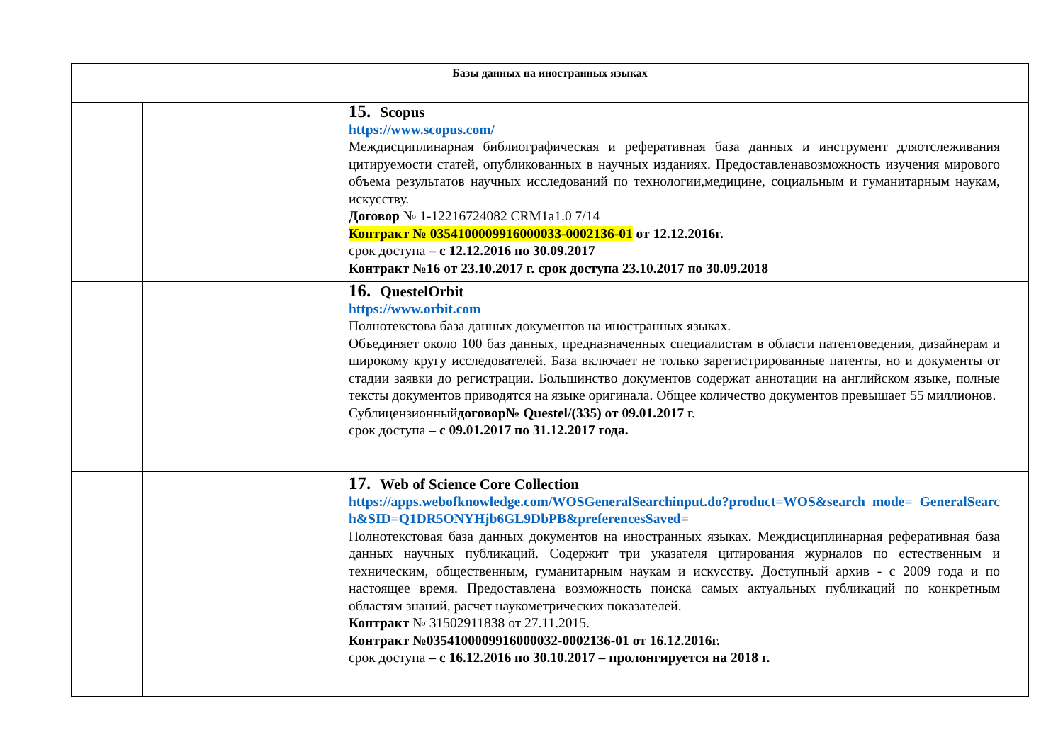| Базы данных на иностранных языках | | |
| --- | --- | --- |
| | | 15. Scopus https://www.scopus.com/ Междисциплинарная библиографическая и реферативная база данных и инструмент дляотслеживания цитируемости статей, опубликованных в научных изданиях. Предоставленавозможность изучения мирового объема результатов научных исследований по технологии,медицине, социальным и гуманитарным наукам, искусству. Договор № 1-12216724082 CRM1a1.0 7/14 Контракт № 0354100009916000033-0002136-01 от 12.12.2016г. срок доступа – с 12.12.2016 по 30.09.2017 Контракт №16 от 23.10.2017 г. срок доступа 23.10.2017 по 30.09.2018 |
| | | 16. QuestelOrbit https://www.orbit.com Полнотекстова база данных документов на иностранных языках. Объединяет около 100 баз данных, предназначенных специалистам в области патентоведения, дизайнерам и широкому кругу исследователей. База включает не только зарегистрированные патенты, но и документы от стадии заявки до регистрации. Большинство документов содержат аннотации на английском языке, полные тексты документов приводятся на языке оригинала. Общее количество документов превышает 55 миллионов. Сублицензионный договор№ Questel/(335) от 09.01.2017 г. срок доступа – с 09.01.2017 по 31.12.2017 года. |
| | | 17. Web of Science Core Collection https://apps.webofknowledge.com/WOSGeneralSearchinput.do?product=WOS&search mode= GeneralSearch&SID=Q1DR5ONYHjb6GL9DbPB&preferencesSaved = Полнотекстовая база данных документов на иностранных языках. Междисциплинарная реферативная база данных научных публикаций. Содержит три указателя цитирования журналов по естественным и техническим, общественным, гуманитарным наукам и искусству. Доступный архив - с 2009 года и по настоящее время. Предоставлена возможность поиска самых актуальных публикаций по конкретным областям знаний, расчет наукометрических показателей. Контракт № 31502911838 от 27.11.2015. Контракт №0354100009916000032-0002136-01 от 16.12.2016г. срок доступа – с 16.12.2016 по 30.10.2017 – пролонгируется на 2018 г. |